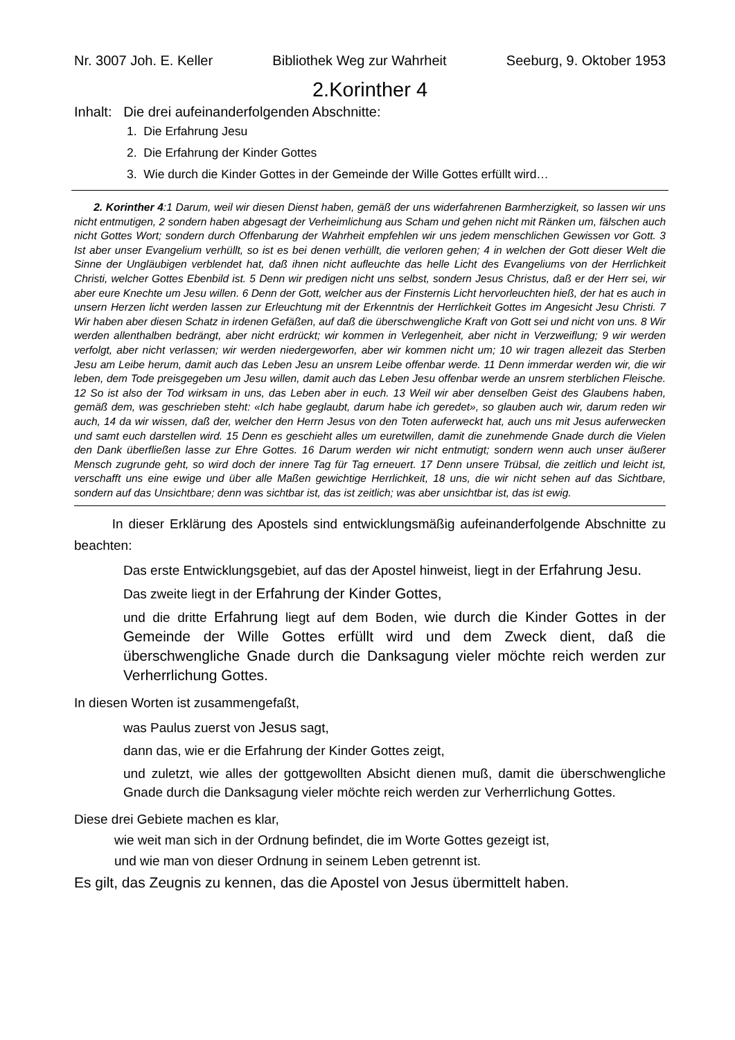Nr. 3007 Joh. E. Keller Bibliothek Weg zur Wahrheit Seeburg, 9. Oktober 1953
2.Korinther 4
Inhalt: Die drei aufeinanderfolgenden Abschnitte:
1. Die Erfahrung Jesu
2. Die Erfahrung der Kinder Gottes
3. Wie durch die Kinder Gottes in der Gemeinde der Wille Gottes erfüllt wird…
2. Korinther 4:1 Darum, weil wir diesen Dienst haben, gemäß der uns widerfahrenen Barmherzigkeit, so lassen wir uns nicht entmutigen, 2 sondern haben abgesagt der Verheimlichung aus Scham und gehen nicht mit Ränken um, fälschen auch nicht Gottes Wort; sondern durch Offenbarung der Wahrheit empfehlen wir uns jedem menschlichen Gewissen vor Gott. 3 Ist aber unser Evangelium verhüllt, so ist es bei denen verhüllt, die verloren gehen; 4 in welchen der Gott dieser Welt die Sinne der Ungläubigen verblendet hat, daß ihnen nicht aufleuchte das helle Licht des Evangeliums von der Herrlichkeit Christi, welcher Gottes Ebenbild ist. 5 Denn wir predigen nicht uns selbst, sondern Jesus Christus, daß er der Herr sei, wir aber eure Knechte um Jesu willen. 6 Denn der Gott, welcher aus der Finsternis Licht hervorleuchten hieß, der hat es auch in unsern Herzen licht werden lassen zur Erleuchtung mit der Erkenntnis der Herrlichkeit Gottes im Angesicht Jesu Christi. 7 Wir haben aber diesen Schatz in irdenen Gefäßen, auf daß die überschwengliche Kraft von Gott sei und nicht von uns. 8 Wir werden allenthalben bedrängt, aber nicht erdrückt; wir kommen in Verlegenheit, aber nicht in Verzweiflung; 9 wir werden verfolgt, aber nicht verlassen; wir werden niedergeworfen, aber wir kommen nicht um; 10 wir tragen allezeit das Sterben Jesu am Leibe herum, damit auch das Leben Jesu an unsrem Leibe offenbar werde. 11 Denn immerdar werden wir, die wir leben, dem Tode preisgegeben um Jesu willen, damit auch das Leben Jesu offenbar werde an unsrem sterblichen Fleische. 12 So ist also der Tod wirksam in uns, das Leben aber in euch. 13 Weil wir aber denselben Geist des Glaubens haben, gemäß dem, was geschrieben steht: «Ich habe geglaubt, darum habe ich geredet», so glauben auch wir, darum reden wir auch, 14 da wir wissen, daß der, welcher den Herrn Jesus von den Toten auferweckt hat, auch uns mit Jesus auferwecken und samt euch darstellen wird. 15 Denn es geschieht alles um euretwillen, damit die zunehmende Gnade durch die Vielen den Dank überfließen lasse zur Ehre Gottes. 16 Darum werden wir nicht entmutigt; sondern wenn auch unser äußerer Mensch zugrunde geht, so wird doch der innere Tag für Tag erneuert. 17 Denn unsere Trübsal, die zeitlich und leicht ist, verschafft uns eine ewige und über alle Maßen gewichtige Herrlichkeit, 18 uns, die wir nicht sehen auf das Sichtbare, sondern auf das Unsichtbare; denn was sichtbar ist, das ist zeitlich; was aber unsichtbar ist, das ist ewig.
In dieser Erklärung des Apostels sind entwicklungsmäßig aufeinanderfolgende Abschnitte zu beachten:
Das erste Entwicklungsgebiet, auf das der Apostel hinweist, liegt in der Erfahrung Jesu.
Das zweite liegt in der Erfahrung der Kinder Gottes,
und die dritte Erfahrung liegt auf dem Boden, wie durch die Kinder Gottes in der Gemeinde der Wille Gottes erfüllt wird und dem Zweck dient, daß die überschwengliche Gnade durch die Danksagung vieler möchte reich werden zur Verherrlichung Gottes.
In diesen Worten ist zusammengefaßt,
was Paulus zuerst von Jesus sagt,
dann das, wie er die Erfahrung der Kinder Gottes zeigt,
und zuletzt, wie alles der gottgewollten Absicht dienen muß, damit die überschwengliche Gnade durch die Danksagung vieler möchte reich werden zur Verherrlichung Gottes.
Diese drei Gebiete machen es klar,
wie weit man sich in der Ordnung befindet, die im Worte Gottes gezeigt ist,
und wie man von dieser Ordnung in seinem Leben getrennt ist.
Es gilt, das Zeugnis zu kennen, das die Apostel von Jesus übermittelt haben.